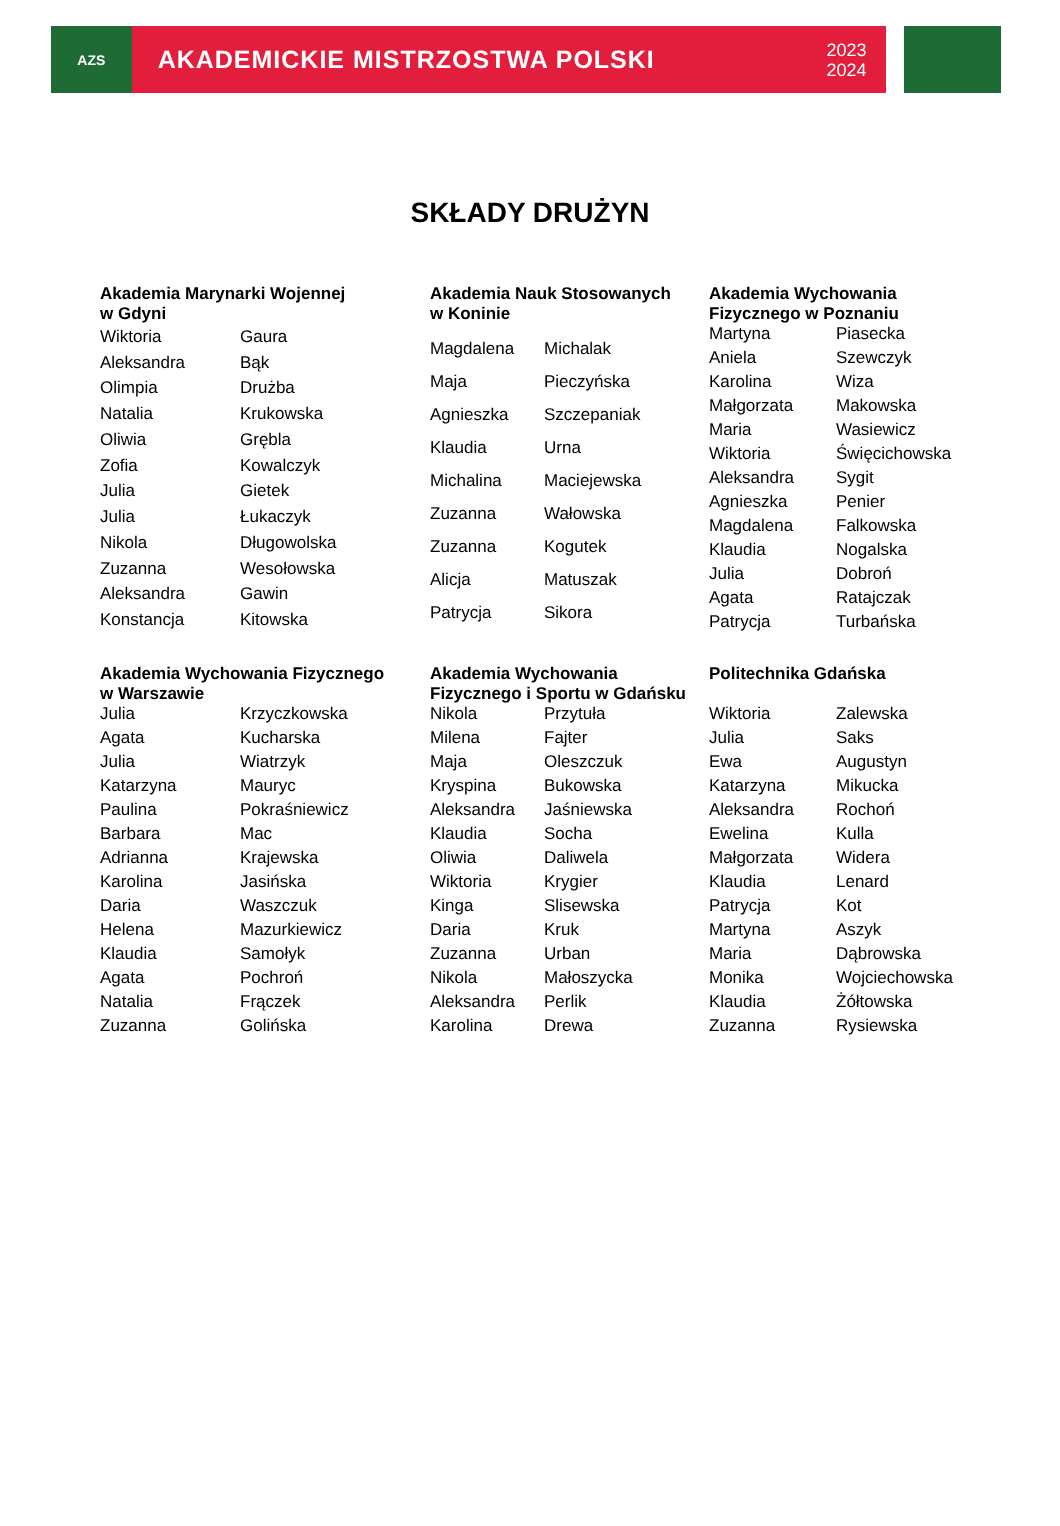AZS
AKADEMICKIE MISTRZOSTWA POLSKI 2023
2024
SKŁADY DRUŻYN
| Akademia Marynarki Wojennej w Gdyni | |
| --- | --- |
| Wiktoria | Gaura |
| Aleksandra | Bąk |
| Olimpia | Drużba |
| Natalia | Krukowska |
| Oliwia | Grębla |
| Zofia | Kowalczyk |
| Julia | Gietek |
| Julia | Łukaczyk |
| Nikola | Długowolska |
| Zuzanna | Wesołowska |
| Aleksandra | Gawin |
| Konstancja | Kitowska |
| Akademia Nauk Stosowanych w Koninie | |
| --- | --- |
| Magdalena | Michalak |
| Maja | Pieczyńska |
| Agnieszka | Szczepaniak |
| Klaudia | Urna |
| Michalina | Maciejewska |
| Zuzanna | Wałowska |
| Zuzanna | Kogutek |
| Alicja | Matuszak |
| Patrycja | Sikora |
| Akademia Wychowania Fizycznego w Poznaniu | |
| --- | --- |
| Martyna | Piasecka |
| Aniela | Szewczyk |
| Karolina | Wiza |
| Małgorzata | Makowska |
| Maria | Wasiewicz |
| Wiktoria | Święcichowska |
| Aleksandra | Sygit |
| Agnieszka | Penier |
| Magdalena | Falkowska |
| Klaudia | Nogalska |
| Julia | Dobroń |
| Agata | Ratajczak |
| Patrycja | Turbańska |
| Akademia Wychowania Fizycznego w Warszawie | |
| --- | --- |
| Julia | Krzyczkowska |
| Agata | Kucharska |
| Julia | Wiatrzyk |
| Katarzyna | Mauryc |
| Paulina | Pokraśniewicz |
| Barbara | Mac |
| Adrianna | Krajewska |
| Karolina | Jasińska |
| Daria | Waszczuk |
| Helena | Mazurkiewicz |
| Klaudia | Samołyk |
| Agata | Pochroń |
| Natalia | Frączek |
| Zuzanna | Golińska |
| Akademia Wychowania Fizycznego i Sportu w Gdańsku | |
| --- | --- |
| Nikola | Przytuła |
| Milena | Fajter |
| Maja | Oleszczuk |
| Kryspina | Bukowska |
| Aleksandra | Jaśniewska |
| Klaudia | Socha |
| Oliwia | Daliwela |
| Wiktoria | Krygier |
| Kinga | Slisewska |
| Daria | Kruk |
| Zuzanna | Urban |
| Nikola | Małoszycka |
| Aleksandra | Perlik |
| Karolina | Drewa |
| Politechnika Gdańska | |
| --- | --- |
| Wiktoria | Zalewska |
| Julia | Saks |
| Ewa | Augustyn |
| Katarzyna | Mikucka |
| Aleksandra | Rochoń |
| Ewelina | Kulla |
| Małgorzata | Widera |
| Klaudia | Lenard |
| Patrycja | Kot |
| Martyna | Aszyk |
| Maria | Dąbrowska |
| Monika | Wojciechowska |
| Klaudia | Żółtowska |
| Zuzanna | Rysiewska |